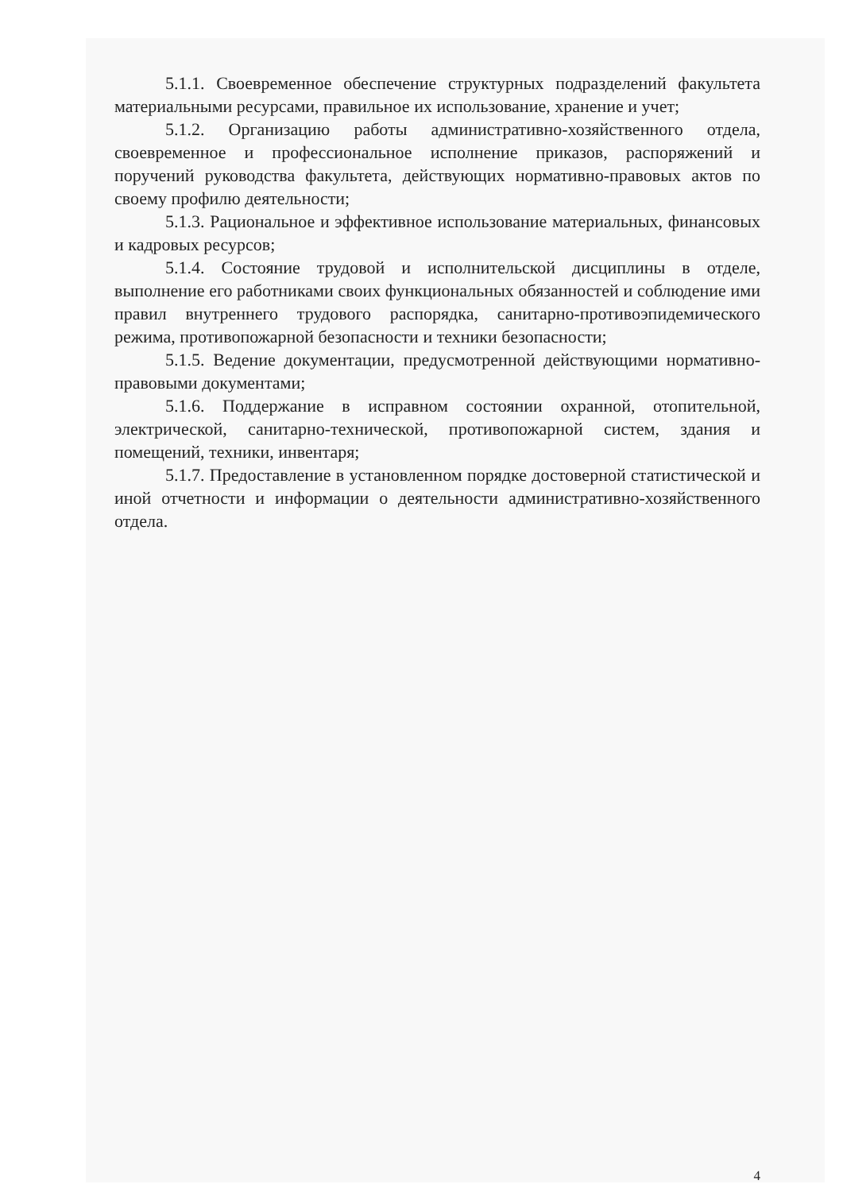5.1.1. Своевременное обеспечение структурных подразделений факультета материальными ресурсами, правильное их использование, хранение и учет;
5.1.2. Организацию работы административно-хозяйственного отдела, своевременное и профессиональное исполнение приказов, распоряжений и поручений руководства факультета, действующих нормативно-правовых актов по своему профилю деятельности;
5.1.3. Рациональное и эффективное использование материальных, финансовых и кадровых ресурсов;
5.1.4. Состояние трудовой и исполнительской дисциплины в отделе, выполнение его работниками своих функциональных обязанностей и соблюдение ими правил внутреннего трудового распорядка, санитарно-противоэпидемического режима, противопожарной безопасности и техники безопасности;
5.1.5. Ведение документации, предусмотренной действующими нормативно-правовыми документами;
5.1.6. Поддержание в исправном состоянии охранной, отопительной, электрической, санитарно-технической, противопожарной систем, здания и помещений, техники, инвентаря;
5.1.7. Предоставление в установленном порядке достоверной статистической и иной отчетности и информации о деятельности административно-хозяйственного отдела.
4